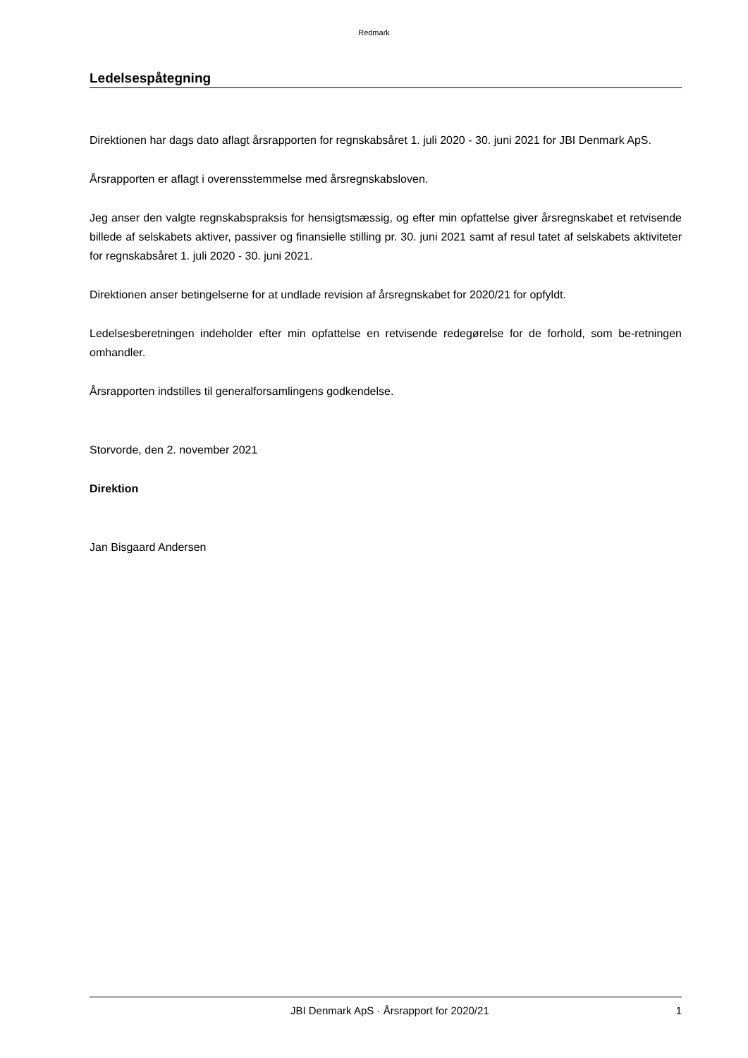Redmark
Ledelsespåtegning
Direktionen har dags dato aflagt årsrapporten for regnskabsåret 1. juli 2020 - 30. juni 2021 for JBI Denmark ApS.
Årsrapporten er aflagt i overensstemmelse med årsregnskabsloven.
Jeg anser den valgte regnskabspraksis for hensigtsmæssig, og efter min opfattelse giver årsregnskabet et retvisende billede af selskabets aktiver, passiver og finansielle stilling pr. 30. juni 2021 samt af resul tatet af selskabets aktiviteter for regnskabsåret 1. juli 2020 - 30. juni 2021.
Direktionen anser betingelserne for at undlade revision af årsregnskabet for 2020/21 for opfyldt.
Ledelsesberetningen indeholder efter min opfattelse en retvisende redegørelse for de forhold, som be-retningen omhandler.
Årsrapporten indstilles til generalforsamlingens godkendelse.
Storvorde, den 2. november 2021
Direktion
Jan Bisgaard Andersen
JBI Denmark ApS · Årsrapport for 2020/21 1